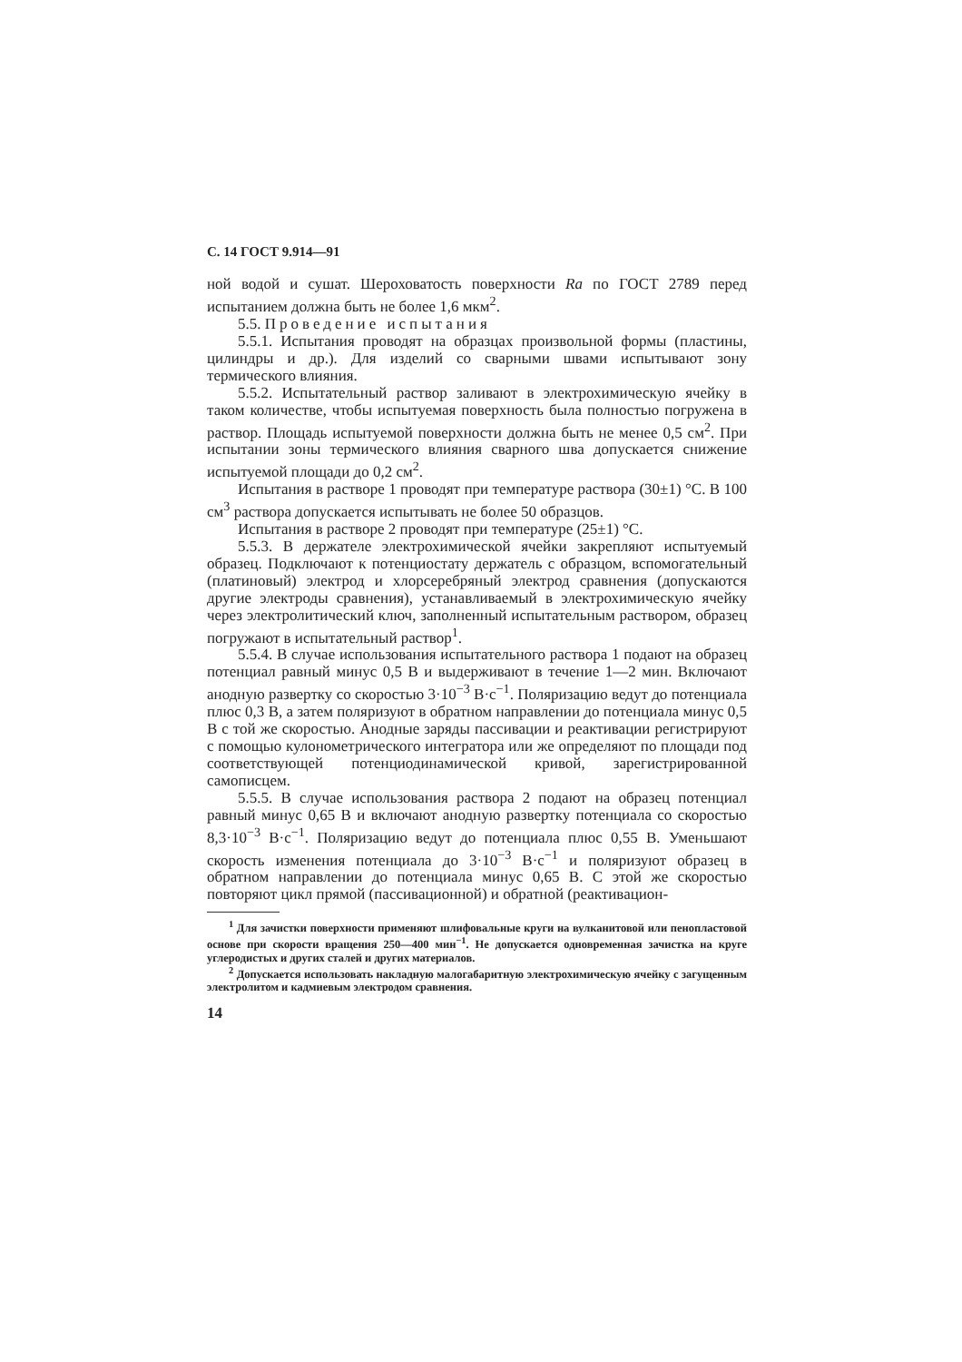С. 14 ГОСТ 9.914—91
ной водой и сушат. Шероховатость поверхности Ra по ГОСТ 2789 перед испытанием должна быть не более 1,6 мкм<sup>2</sup>.
5.5. Проведение испытания
5.5.1. Испытания проводят на образцах произвольной формы (пластины, цилиндры и др.). Для изделий со сварными швами испытывают зону термического влияния.
5.5.2. Испытательный раствор заливают в электрохимическую ячейку в таком количестве, чтобы испытуемая поверхность была полностью погружена в раствор. Площадь испытуемой поверхности должна быть не менее 0,5 см<sup>2</sup>. При испытании зоны термического влияния сварного шва допускается снижение испытуемой площади до 0,2 см<sup>2</sup>.
Испытания в растворе 1 проводят при температуре раствора (30±1) °С. В 100 см<sup>3</sup> раствора допускается испытывать не более 50 образцов.
Испытания в растворе 2 проводят при температуре (25±1) °С.
5.5.3. В держателе электрохимической ячейки закрепляют испытуемый образец. Подключают к потенциостату держатель с образцом, вспомогательный (платиновый) электрод и хлорсеребряный электрод сравнения (допускаются другие электроды сравнения), устанавливаемый в электрохимическую ячейку через электролитический ключ, заполненный испытательным раствором, образец погружают в испытательный раствор<sup>1</sup>.
5.5.4. В случае использования испытательного раствора 1 подают на образец потенциал равный минус 0,5 В и выдерживают в течение 1—2 мин. Включают анодную развертку со скоростью 3·10<sup>−3</sup> В·с<sup>−1</sup>. Поляризацию ведут до потенциала плюс 0,3 В, а затем поляризуют в обратном направлении до потенциала минус 0,5 В с той же скоростью. Анодные заряды пассивации и реактивации регистрируют с помощью кулонометрического интегратора или же определяют по площади под соответствующей потенциодинамической кривой, зарегистрированной самописцем.
5.5.5. В случае использования раствора 2 подают на образец потенциал равный минус 0,65 В и включают анодную развертку потенциала со скоростью 8,3·10<sup>−3</sup> В·с<sup>−1</sup>. Поляризацию ведут до потенциала плюс 0,55 В. Уменьшают скорость изменения потенциала до 3·10<sup>−3</sup> В·с<sup>−1</sup> и поляризуют образец в обратном направлении до потенциала минус 0,65 В. С этой же скоростью повторяют цикл прямой (пассивационной) и обратной (реактивацион-
<sup>1</sup> Для зачистки поверхности применяют шлифовальные круги на вулканитовой или пенопластовой основе при скорости вращения 250—400 мин<sup>−1</sup>. Не допускается одновременная зачистка на круге углеродистых и других сталей и других материалов.
<sup>2</sup> Допускается использовать накладную малогабаритную электрохимическую ячейку с загущенным электролитом и кадмиевым электродом сравнения.
14